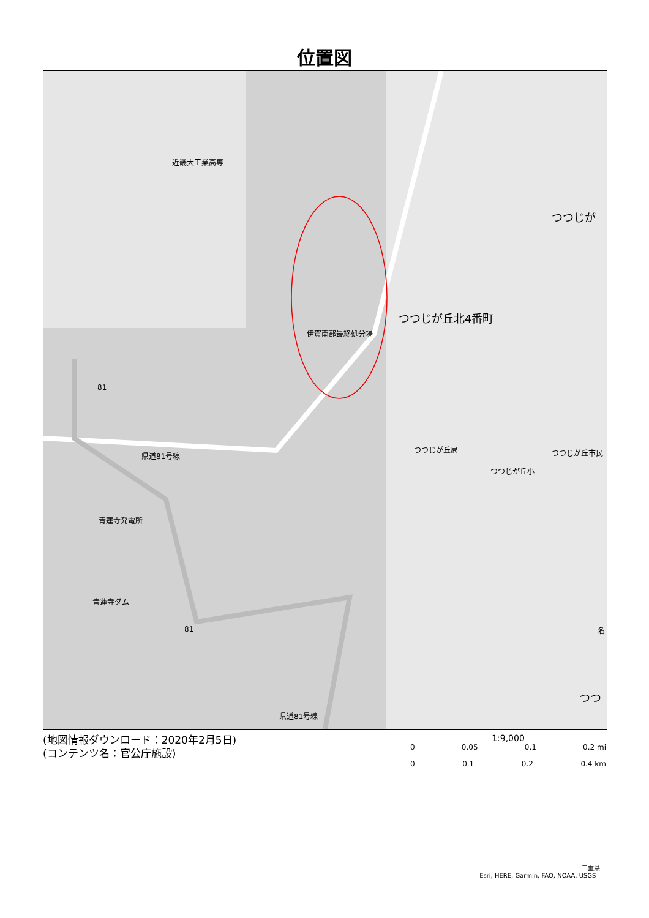位置図
近畿大工業高専
伊賀南部最終処分場
つつじが丘北4番町
つつじが
つつじが丘局 つつじが丘市民
つつじが丘小
81
県道81号線
青蓮寺発電所
青蓮寺ダム
81 名
つつ
県道81号線
(地図情報ダウンロード：2020年2月5日)
(コンテンツ名：官公庁施設)
1:9,000
0 0.05 0.1 0.2 mi
0 0.1 0.2 0.4 km
三重県
Esri, HERE, Garmin, FAO, NOAA, USGS |